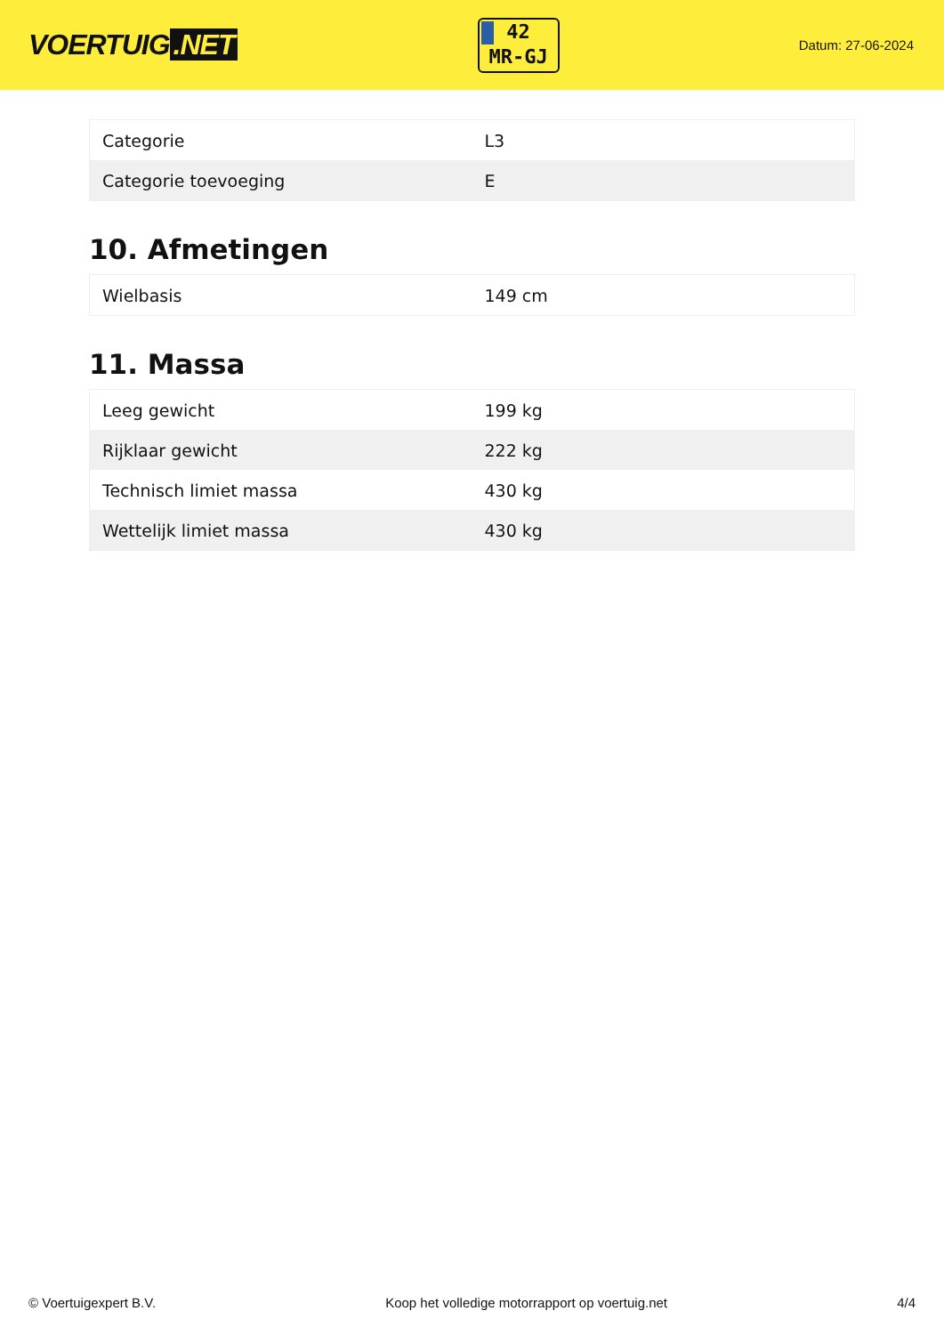VOERTUIG.NET
42
MR-GJ
Datum: 27-06-2024
| Categorie | L3 |
| Categorie toevoeging | E |
10. Afmetingen
| Wielbasis | 149 cm |
11. Massa
| Leeg gewicht | 199 kg |
| Rijklaar gewicht | 222 kg |
| Technisch limiet massa | 430 kg |
| Wettelijk limiet massa | 430 kg |
© Voertuigexpert B.V. Koop het volledige motorrapport op voertuig.net 4/4